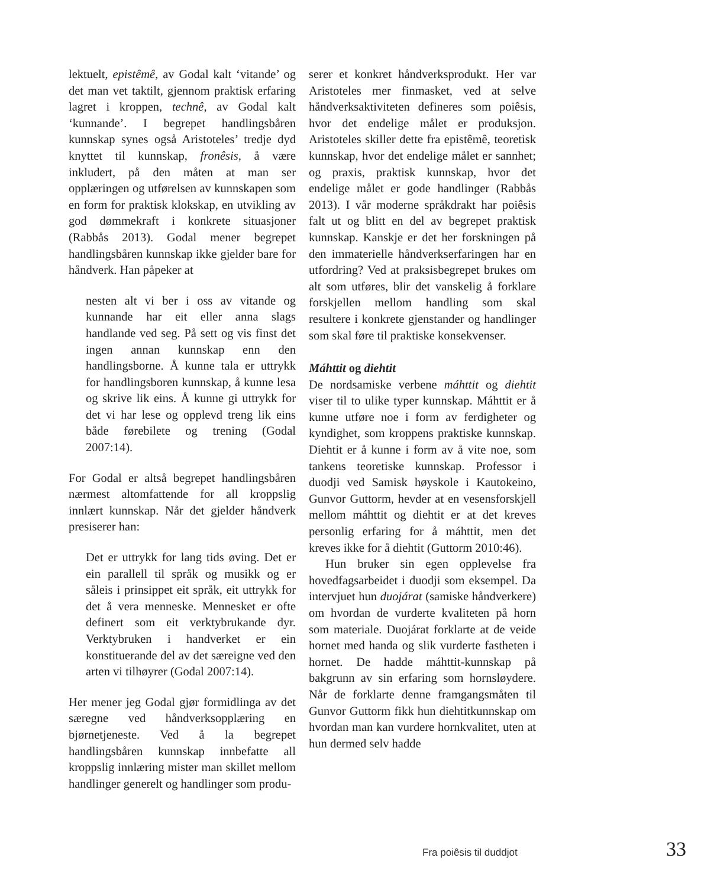lektuelt, epistêmê, av Godal kalt ‘vitande’ og det man vet taktilt, gjennom praktisk erfaring lagret i kroppen, technê, av Godal kalt ‘kunnande’. I begrepet handlingsbåren kunnskap synes også Aristoteles’ tredje dyd knyttet til kunnskap, fronêsis, å være inkludert, på den måten at man ser opplæringen og utførelsen av kunnskapen som en form for praktisk klokskap, en utvikling av god dømmekraft i konkrete situasjoner (Rabbås 2013). Godal mener begrepet handlingsbåren kunnskap ikke gjelder bare for håndverk. Han påpeker at
nesten alt vi ber i oss av vitande og kunnande har eit eller anna slags handlande ved seg. På sett og vis finst det ingen annan kunnskap enn den handlingsborne. Å kunne tala er uttrykk for handlingsboren kunnskap, å kunne lesa og skrive lik eins. Å kunne gi uttrykk for det vi har lese og opplevd treng lik eins både førebilete og trening (Godal 2007:14).
For Godal er altså begrepet handlingsbåren nærmest altomfattende for all kroppslig innlært kunnskap. Når det gjelder håndverk presiserer han:
Det er uttrykk for lang tids øving. Det er ein parallell til språk og musikk og er såleis i prinsippet eit språk, eit uttrykk for det å vera menneske. Mennesket er ofte definert som eit verktybrukande dyr. Verktybruken i handverket er ein konstituerande del av det særeigne ved den arten vi tilhøyrer (Godal 2007:14).
Her mener jeg Godal gjør formidlinga av det særegne ved håndverksopplæring en bjørnetjeneste. Ved å la begrepet handlingsbåren kunnskap innbefatte all kroppslig innlæring mister man skillet mellom handlinger generelt og handlinger som produ-
serer et konkret håndverksprodukt. Her var Aristoteles mer finmasket, ved at selve håndverksaktiviteten defineres som poiêsis, hvor det endelige målet er produksjon. Aristoteles skiller dette fra epistêmê, teoretisk kunnskap, hvor det endelige målet er sannhet; og praxis, praktisk kunnskap, hvor det endelige målet er gode handlinger (Rabbås 2013). I vår moderne språkdrakt har poiêsis falt ut og blitt en del av begrepet praktisk kunnskap. Kanskje er det her forskningen på den immaterielle håndverkserfaringen har en utfordring? Ved at praksisbegrepet brukes om alt som utføres, blir det vanskelig å forklare forskjellen mellom handling som skal resultere i konkrete gjenstander og handlinger som skal føre til praktiske konsekvenser.
Máhttit og diehtit
De nordsamiske verbene máhttit og diehtit viser til to ulike typer kunnskap. Máhttit er å kunne utføre noe i form av ferdigheter og kyndighet, som kroppens praktiske kunnskap. Diehtit er å kunne i form av å vite noe, som tankens teoretiske kunnskap. Professor i duodji ved Samisk høyskole i Kautokeino, Gunvor Guttorm, hevder at en vesensforskjell mellom máhttit og diehtit er at det kreves personlig erfaring for å máhttit, men det kreves ikke for å diehtit (Guttorm 2010:46).
Hun bruker sin egen opplevelse fra hovedfagsarbeidet i duodji som eksempel. Da intervjuet hun duojárat (samiske håndverkere) om hvordan de vurderte kvaliteten på horn som materiale. Duojárat forklarte at de veide hornet med handa og slik vurderte fastheten i hornet. De hadde máhttit-kunnskap på bakgrunn av sin erfaring som hornsløydere. Når de forklarte denne framgangsmåten til Gunvor Guttorm fikk hun diehtitkunnskap om hvordan man kan vurdere hornkvalitet, uten at hun dermed selv hadde
Fra poiêsis til duddjot 33